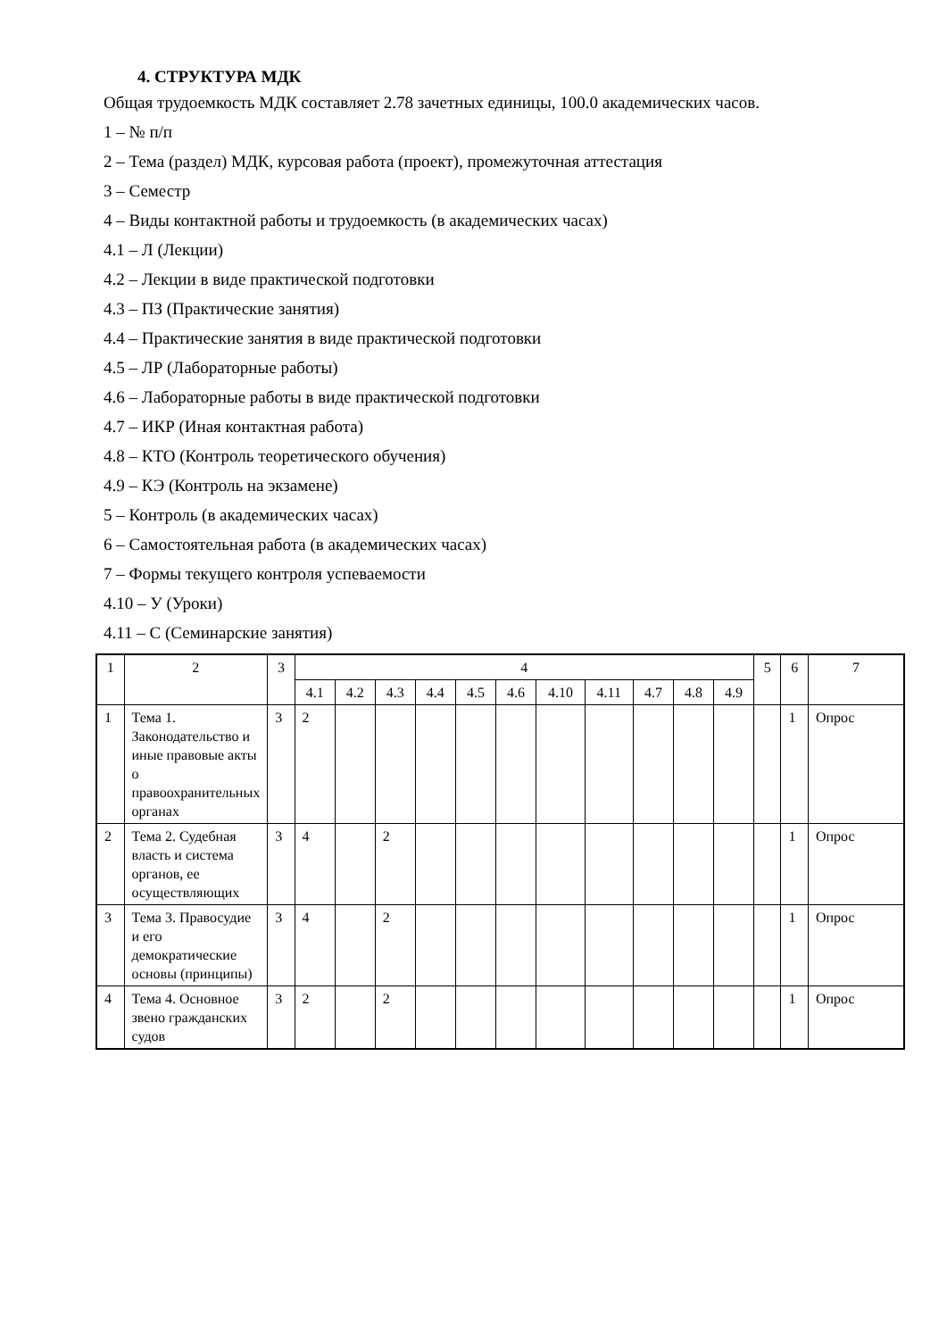4. СТРУКТУРА МДК
Общая трудоемкость МДК составляет 2.78 зачетных единицы, 100.0 академических часов.
1 – № п/п
2 – Тема (раздел) МДК, курсовая работа (проект), промежуточная аттестация
3 – Семестр
4 – Виды контактной работы и трудоемкость (в академических часах)
4.1 – Л (Лекции)
4.2 – Лекции в виде практической подготовки
4.3 – ПЗ (Практические занятия)
4.4 – Практические занятия в виде практической подготовки
4.5 – ЛР (Лабораторные работы)
4.6 – Лабораторные работы в виде практической подготовки
4.7 – ИКР (Иная контактная работа)
4.8 – КТО (Контроль теоретического обучения)
4.9 – КЭ (Контроль на экзамене)
5 – Контроль (в академических часах)
6 – Самостоятельная работа (в академических часах)
7 – Формы текущего контроля успеваемости
4.10 – У (Уроки)
4.11 – С (Семинарские занятия)
| 1 | 2 | 3 | 4 | | | | | | | | | | | 5 | 6 | 7 |
| --- | --- | --- | --- | --- | --- | --- | --- | --- | --- | --- | --- | --- | --- | --- | --- | --- |
| | | | 4.1 | 4.2 | 4.3 | 4.4 | 4.5 | 4.6 | 4.10 | 4.11 | 4.7 | 4.8 | 4.9 | | | |
| 1 | Тема 1. Законодательство и иные правовые акты о правоохранительных органах | 3 | 2 | | | | | | | | | | | | 1 | Опрос |
| 2 | Тема 2. Судебная власть и система органов, ее осуществляющих | 3 | 4 | | 2 | | | | | | | | | | 1 | Опрос |
| 3 | Тема 3. Правосудие и его демократические основы (принципы) | 3 | 4 | | 2 | | | | | | | | | | 1 | Опрос |
| 4 | Тема 4. Основное звено гражданских судов | 3 | 2 | | 2 | | | | | | | | | | 1 | Опрос |